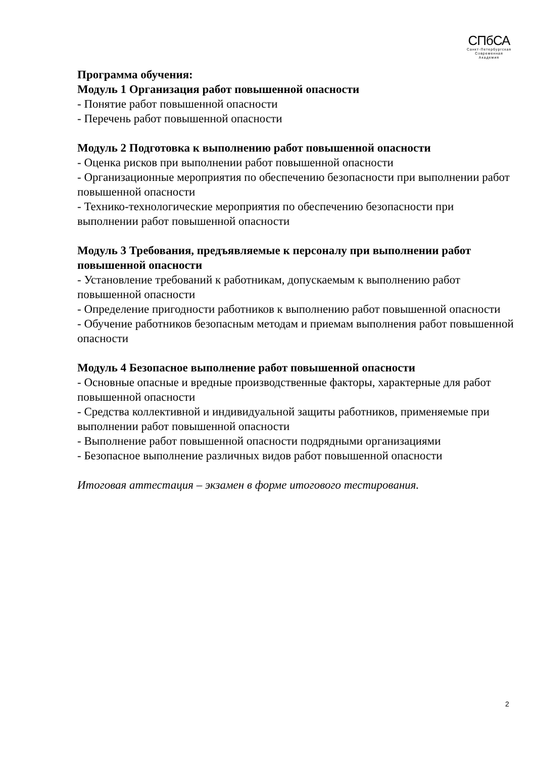СПбСА
Санкт-Петербургская
Современная
Академия
Программа обучения:
Модуль 1 Организация работ повышенной опасности
- Понятие работ повышенной опасности
- Перечень работ повышенной опасности
Модуль 2 Подготовка к выполнению работ повышенной опасности
- Оценка рисков при выполнении работ повышенной опасности
- Организационные мероприятия по обеспечению безопасности при выполнении работ повышенной опасности
- Технико-технологические мероприятия по обеспечению безопасности при выполнении работ повышенной опасности
Модуль 3 Требования, предъявляемые к персоналу при выполнении работ повышенной опасности
- Установление требований к работникам, допускаемым к выполнению работ повышенной опасности
- Определение пригодности работников к выполнению работ повышенной опасности
- Обучение работников безопасным методам и приемам выполнения работ повышенной опасности
Модуль 4 Безопасное выполнение работ повышенной опасности
- Основные опасные и вредные производственные факторы, характерные для работ повышенной опасности
- Средства коллективной и индивидуальной защиты работников, применяемые при выполнении работ повышенной опасности
- Выполнение работ повышенной опасности подрядными организациями
- Безопасное выполнение различных видов работ повышенной опасности
Итоговая аттестация – экзамен в форме итогового тестирования.
2